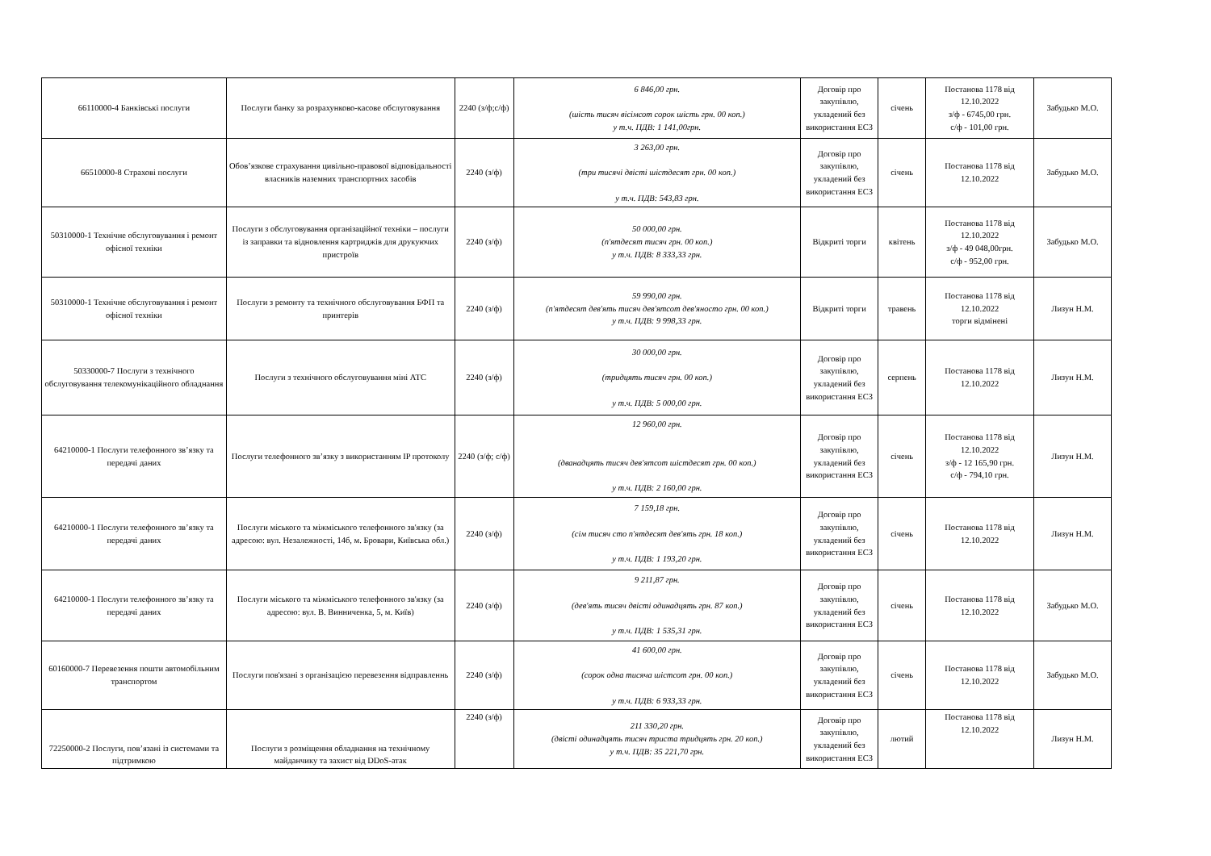| 66110000-4 Банківські послуги | Послуги банку за розрахунково-касове обслуговування | 2240 (з/ф;с/ф) | 6 846,00 грн. (шість тисяч вісімсот сорок шість грн. 00 коп.) у т.ч. ПДВ: 1 141,00грн. | Договір про закупівлю, укладений без використання ЕСЗ | січень | Постанова 1178 від 12.10.2022 з/ф - 6745,00 грн. с/ф - 101,00 грн. | Забудько М.О. |
| 66510000-8 Страхові послуги | Обов’язкове страхування цивільно-правової відповідальності власників наземних транспортних засобів | 2240 (з/ф) | 3 263,00 грн. (три тисячі двісті шістдесят грн. 00 коп.) у т.ч. ПДВ: 543,83 грн. | Договір про закупівлю, укладений без використання ЕСЗ | січень | Постанова 1178 від 12.10.2022 | Забудько М.О. |
| 50310000-1 Технічне обслуговування і ремонт офісної техніки | Послуги з обслуговування організаційної техніки – послуги із заправки та відновлення картриджів для друкуючих пристроїв | 2240 (з/ф) | 50 000,00 грн. (п'ятдесят тисяч грн. 00 коп.) у т.ч. ПДВ: 8 333,33 грн. | Відкриті торги | квітень | Постанова 1178 від 12.10.2022 з/ф - 49 048,00грн. с/ф - 952,00 грн. | Забудько М.О. |
| 50310000-1 Технічне обслуговування і ремонт офісної техніки | Послуги з ремонту та технічного обслуговування БФП та принтерів | 2240 (з/ф) | 59 990,00 грн. (п'ятдесят дев'ять тисяч дев'ятсот дев'яносто грн. 00 коп.) у т.ч. ПДВ: 9 998,33 грн. | Відкриті торги | травень | Постанова 1178 від 12.10.2022 торги відмінені | Лизун Н.М. |
| 50330000-7 Послуги з технічного обслуговування телекомунікаційного обладнання | Послуги з технічного обслуговування міні АТС | 2240 (з/ф) | 30 000,00 грн. (тридцять тисяч грн. 00 коп.) у т.ч. ПДВ: 5 000,00 грн. | Договір про закупівлю, укладений без використання ЕСЗ | серпень | Постанова 1178 від 12.10.2022 | Лизун Н.М. |
| 64210000-1 Послуги телефонного зв’язку та передачі даних | Послуги телефонного зв’язку з використанням IP протоколу | 2240 (з/ф; с/ф) | 12 960,00 грн. (дванадцять тисяч дев'ятсот шістдесят грн. 00 коп.) у т.ч. ПДВ: 2 160,00 грн. | Договір про закупівлю, укладений без використання ЕСЗ | січень | Постанова 1178 від 12.10.2022 з/ф - 12 165,90 грн. с/ф - 794,10 грн. | Лизун Н.М. |
| 64210000-1 Послуги телефонного зв’язку та передачі даних | Послуги міського та міжміського телефонного зв'язку (за адресою: вул. Незалежності, 14б, м. Бровари, Київська обл.) | 2240 (з/ф) | 7 159,18 грн. (сім тисяч сто п'ятдесят дев'ять грн. 18 коп.) у т.ч. ПДВ: 1 193,20 грн. | Договір про закупівлю, укладений без використання ЕСЗ | січень | Постанова 1178 від 12.10.2022 | Лизун Н.М. |
| 64210000-1 Послуги телефонного зв’язку та передачі даних | Послуги міського та міжміського телефонного зв'язку (за адресою: вул. В. Винниченка, 5, м. Київ) | 2240 (з/ф) | 9 211,87 грн. (дев'ять тисяч двісті одинадцять грн. 87 коп.) у т.ч. ПДВ: 1 535,31 грн. | Договір про закупівлю, укладений без використання ЕСЗ | січень | Постанова 1178 від 12.10.2022 | Забудько М.О. |
| 60160000-7 Перевезення пошти автомобільним транспортом | Послуги пов'язані з організацією перевезення відправленнь | 2240 (з/ф) | 41 600,00 грн. (сорок одна тисяча шістсот грн. 00 коп.) у т.ч. ПДВ: 6 933,33 грн. | Договір про закупівлю, укладений без використання ЕСЗ | січень | Постанова 1178 від 12.10.2022 | Забудько М.О. |
| 72250000-2 Послуги, пов’язані із системами та підтримкою | Послуги з розміщення обладнання на технічному майданчику та захист від DDoS-атак | 2240 (з/ф) | 211 330,20 грн. (двісті одинадцять тисяч триста тридцять грн. 20 коп.) у т.ч. ПДВ: 35 221,70 грн. | Договір про закупівлю, укладений без використання ЕСЗ | лютий | Постанова 1178 від 12.10.2022 | Лизун Н.М. |